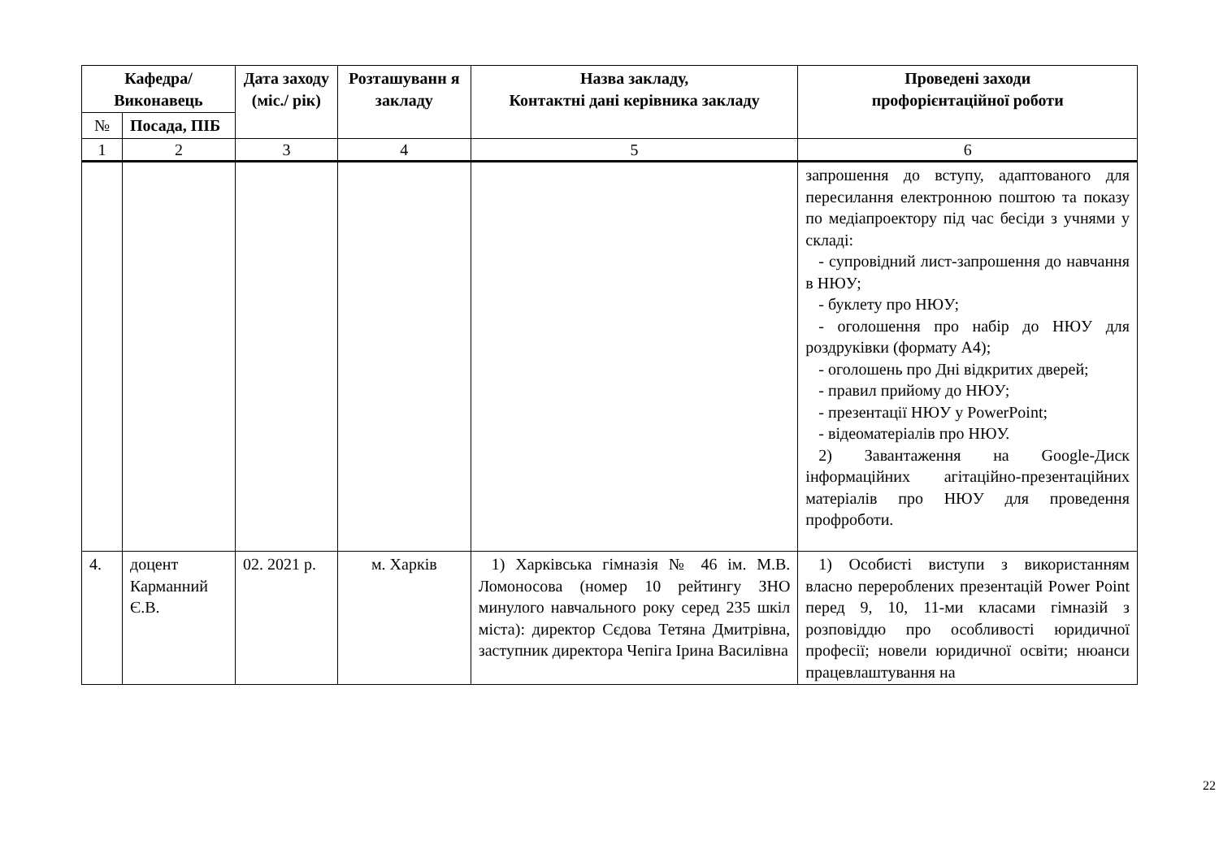| Кафедра/ Виконавець | | Дата заходу (міс./ рік) | Розташуванн я закладу | Назва закладу, Контактні дані керівника закладу | Проведені заходи профорієнтаційної роботи |
| --- | --- | --- | --- | --- | --- |
| № | Посада, ПІБ | | | | |
| 1 | 2 | 3 | 4 | 5 | 6 |
| | | | | | запрошення до вступу, адаптованого для пересилання електронною поштою та показу по медіапроектору під час бесіди з учнями у складі: - супровідний лист-запрошення до навчання в НЮУ; - буклету про НЮУ; - оголошення про набір до НЮУ для роздруківки (формату А4); - оголошень про Дні відкритих дверей; - правил прийому до НЮУ; - презентації НЮУ у PowerPoint; - відеоматеріалів про НЮУ. 2) Завантаження на Google-Диск інформаційних агітаційно-презентаційних матеріалів про НЮУ для проведення профроботи. |
| 4. | доцент Карманний Є.В. | 02. 2021 р. | м. Харків | 1) Харківська гімназія № 46 ім. М.В. Ломоносова (номер 10 рейтингу ЗНО минулого навчального року серед 235 шкіл міста): директор Сєдова Тетяна Дмитрівна, заступник директора Чепіга Ірина Василівна | 1) Особисті виступи з використанням власно перероблених презентацій Power Point перед 9, 10, 11-ми класами гімназій з розповіддю про особливості юридичної професії; новели юридичної освіти; нюанси працевлаштування на |
22